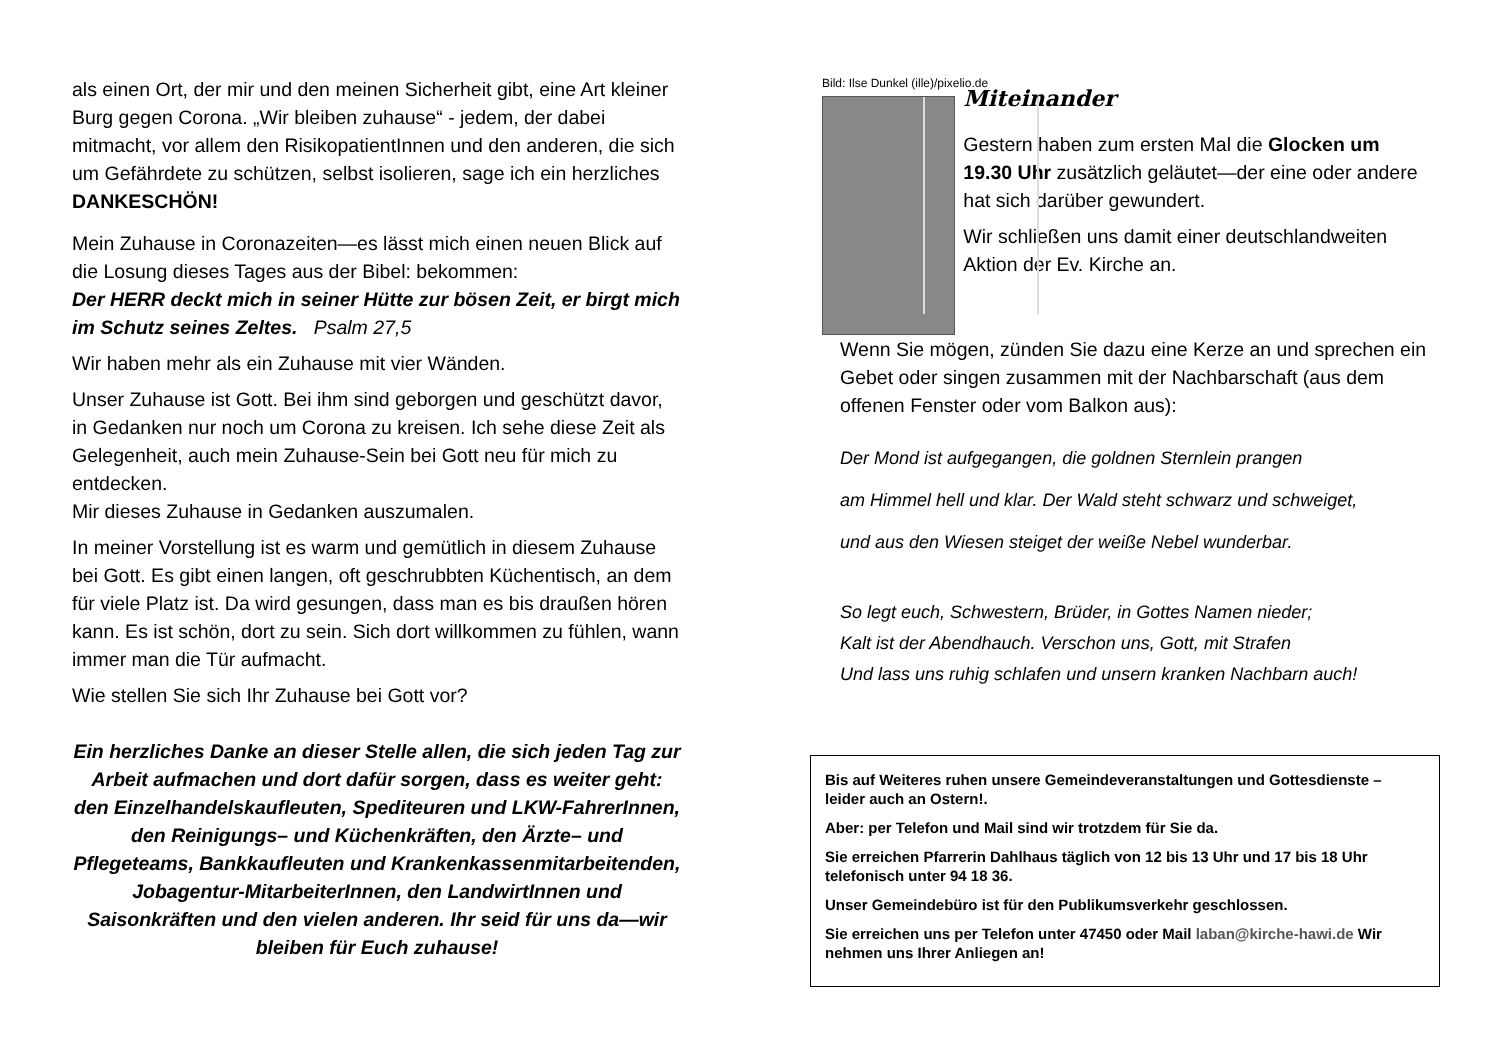als einen Ort, der mir und den meinen Sicherheit gibt, eine Art kleiner Burg gegen Corona. „Wir bleiben zuhause“ - jedem, der dabei mitmacht, vor allem den RisikopatientInnen und den anderen, die sich um Gefährdete zu schützen, selbst isolieren, sage ich ein herzliches DANKESCHÖN!
Mein Zuhause in Coronazeiten—es lässt mich einen neuen Blick auf die Losung dieses Tages aus der Bibel: bekommen:
Der HERR deckt mich in seiner Hütte zur bösen Zeit, er birgt mich im Schutz seines Zeltes. Psalm 27,5
Wir haben mehr als ein Zuhause mit vier Wänden.
Unser Zuhause ist Gott. Bei ihm sind geborgen und geschützt davor, in Gedanken nur noch um Corona zu kreisen. Ich sehe diese Zeit als Gelegenheit, auch mein Zuhause-Sein bei Gott neu für mich zu entdecken.
Mir dieses Zuhause in Gedanken auszumalen.
In meiner Vorstellung ist es warm und gemütlich in diesem Zuhause bei Gott. Es gibt einen langen, oft geschrubbten Küchentisch, an dem für viele Platz ist. Da wird gesungen, dass man es bis draußen hören kann. Es ist schön, dort zu sein. Sich dort willkommen zu fühlen, wann immer man die Tür aufmacht.
Wie stellen Sie sich Ihr Zuhause bei Gott vor?
Ein herzliches Danke an dieser Stelle allen, die sich jeden Tag zur Arbeit aufmachen und dort dafür sorgen, dass es weiter geht: den Einzelhandelskaufleuten, Spediteuren und LKW-FahrerInnen, den Reinigungs– und Küchenkräften, den Ärzte– und Pflegeteams, Bankkaufleuten und Krankenkassenmitarbeitenden, Jobagentur-MitarbeiterInnen, den LandwirtInnen und Saisonkräften und den vielen anderen. Ihr seid für uns da—wir bleiben für Euch zuhause!
Bild: Ilse Dunkel (ille)/pixelio.de
Miteinander
Gestern haben zum ersten Mal die Glocken um 19.30 Uhr zusätzlich geläutet—der eine oder andere hat sich darüber gewundert.
Wir schließen uns damit einer deutschlandweiten Aktion der Ev. Kirche an.
Wenn Sie mögen, zünden Sie dazu eine Kerze an und sprechen ein Gebet oder singen zusammen mit der Nachbarschaft (aus dem offenen Fenster oder vom Balkon aus):
Der Mond ist aufgegangen, die goldnen Sternlein prangen
am Himmel hell und klar. Der Wald steht schwarz und schweiget,
und aus den Wiesen steiget der weiße Nebel wunderbar.
So legt euch, Schwestern, Brüder, in Gottes Namen nieder;
Kalt ist der Abendhauch. Verschon uns, Gott, mit Strafen
Und lass uns ruhig schlafen und unsern kranken Nachbarn auch!
Bis auf Weiteres ruhen unsere Gemeindeveranstaltungen und Gottesdienste – leider auch an Ostern!.
Aber: per Telefon und Mail sind wir trotzdem für Sie da.
Sie erreichen Pfarrerin Dahlhaus täglich von 12 bis 13 Uhr und 17 bis 18 Uhr telefonisch unter 94 18 36.
Unser Gemeindebüro ist für den Publikumsverkehr geschlossen.
Sie erreichen uns per Telefon unter 47450 oder Mail laban@kirche-hawi.de Wir nehmen uns Ihrer Anliegen an!